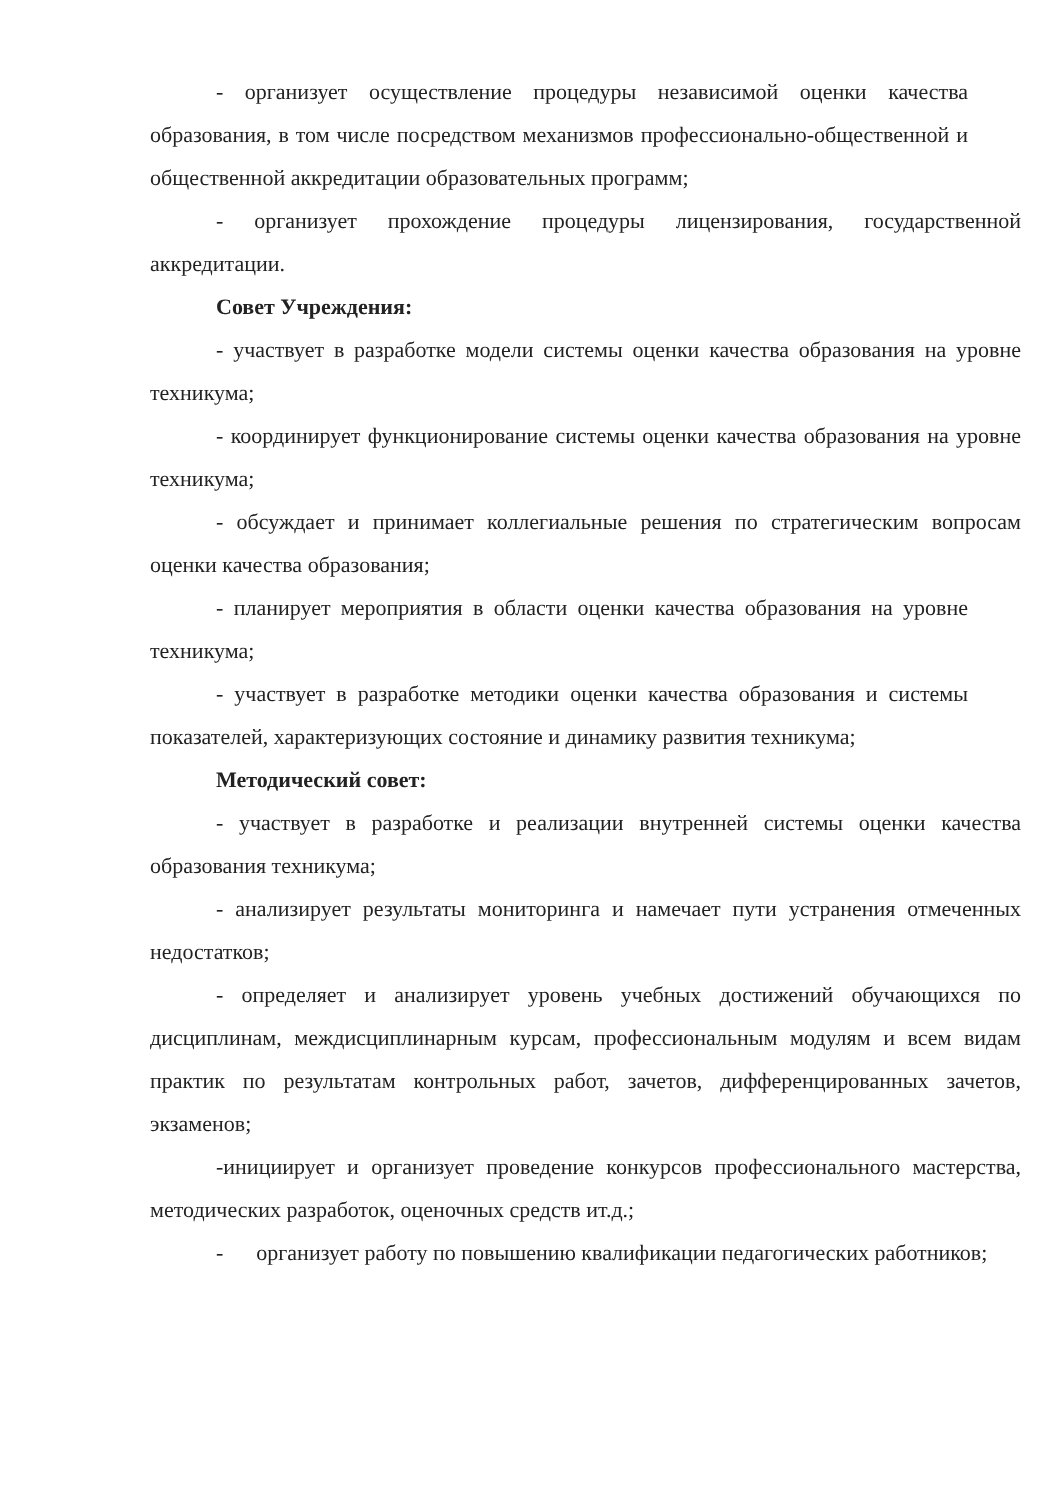- организует осуществление процедуры независимой оценки качества образования, в том числе посредством механизмов профессионально-общественной и общественной аккредитации образовательных программ;
- организует прохождение процедуры лицензирования, государственной аккредитации.
Совет Учреждения:
- участвует в разработке модели системы оценки качества образования на уровне техникума;
- координирует функционирование системы оценки качества образования на уровне техникума;
- обсуждает и принимает коллегиальные решения по стратегическим вопросам оценки качества образования;
- планирует мероприятия в области оценки качества образования на уровне техникума;
- участвует в разработке методики оценки качества образования и системы показателей, характеризующих состояние и динамику развития техникума;
Методический совет:
- участвует в разработке и реализации внутренней системы оценки качества образования техникума;
- анализирует результаты мониторинга и намечает пути устранения отмеченных недостатков;
- определяет и анализирует уровень учебных достижений обучающихся по дисциплинам, междисциплинарным курсам, профессиональным модулям и всем видам практик по результатам контрольных работ, зачетов, дифференцированных зачетов, экзаменов;
-инициирует и организует проведение конкурсов профессионального мастерства, методических разработок, оценочных средств ит.д.;
- организует работу по повышению квалификации педагогических работников;